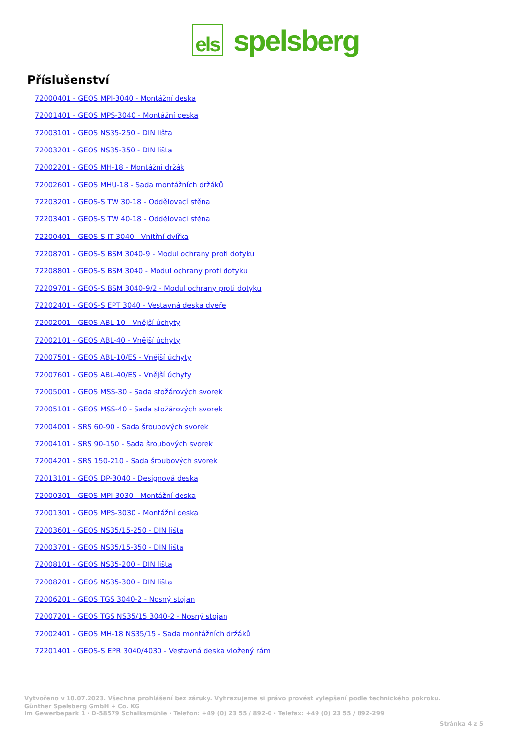els
spelsberg
Příslušenství
72000401 - GEOS MPI-3040 - Montážní deska
72001401 - GEOS MPS-3040 - Montážní deska
72003101 - GEOS NS35-250 - DIN lišta
72003201 - GEOS NS35-350 - DIN lišta
72002201 - GEOS MH-18 - Montážní držák
72002601 - GEOS MHU-18 - Sada montážních držáků
72203201 - GEOS-S TW 30-18 - Oddělovací stěna
72203401 - GEOS-S TW 40-18 - Oddělovací stěna
72200401 - GEOS-S IT 3040 - Vnitřní dvířka
72208701 - GEOS-S BSM 3040-9 - Modul ochrany proti dotyku
72208801 - GEOS-S BSM 3040 - Modul ochrany proti dotyku
72209701 - GEOS-S BSM 3040-9/2 - Modul ochrany proti dotyku
72202401 - GEOS-S EPT 3040 - Vestavná deska dveře
72002001 - GEOS ABL-10 - Vnější úchyty
72002101 - GEOS ABL-40 - Vnější úchyty
72007501 - GEOS ABL-10/ES - Vnější úchyty
72007601 - GEOS ABL-40/ES - Vnější úchyty
72005001 - GEOS MSS-30 - Sada stožárových svorek
72005101 - GEOS MSS-40 - Sada stožárových svorek
72004001 - SRS 60-90 - Sada šroubových svorek
72004101 - SRS 90-150 - Sada šroubových svorek
72004201 - SRS 150-210 - Sada šroubových svorek
72013101 - GEOS DP-3040 - Designová deska
72000301 - GEOS MPI-3030 - Montážní deska
72001301 - GEOS MPS-3030 - Montážní deska
72003601 - GEOS NS35/15-250 - DIN lišta
72003701 - GEOS NS35/15-350 - DIN lišta
72008101 - GEOS NS35-200 - DIN lišta
72008201 - GEOS NS35-300 - DIN lišta
72006201 - GEOS TGS 3040-2 - Nosný stojan
72007201 - GEOS TGS NS35/15 3040-2 - Nosný stojan
72002401 - GEOS MH-18 NS35/15 - Sada montážních držáků
72201401 - GEOS-S EPR 3040/4030 - Vestavná deska vložený rám
Vytvořeno v 10.07.2023. Všechna prohlášení bez záruky. Vyhrazujeme si právo provést vylepšení podle technického pokroku.
Günther Spelsberg GmbH + Co. KG
Im Gewerbepark 1 · D-58579 Schalksmühle · Telefon: +49 (0) 23 55 / 892-0 · Telefax: +49 (0) 23 55 / 892-299
Stránka 4 z 5